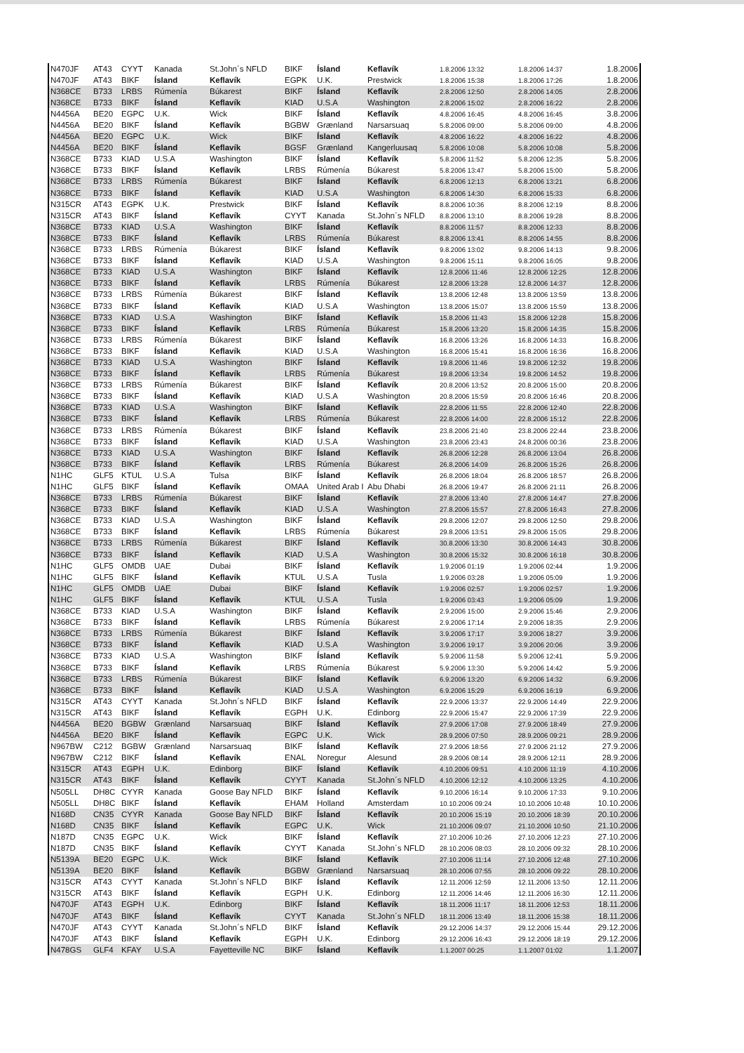| N470JF | AT43 | CYYT | Kanada | St.John´s NFLD | BIKF | Ísland | Keflavík | 1.8.2006 13:32 | 1.8.2006 14:37 | 1.8.2006 |
| N470JF | AT43 | BIKF | Ísland | Keflavík | EGPK | U.K. | Prestwick | 1.8.2006 15:38 | 1.8.2006 17:26 | 1.8.2006 |
| N368CE | B733 | LRBS | Rúmenía | Búkarest | BIKF | Ísland | Keflavík | 2.8.2006 12:50 | 2.8.2006 14:05 | 2.8.2006 |
| N368CE | B733 | BIKF | Ísland | Keflavík | KIAD | U.S.A | Washington | 2.8.2006 15:02 | 2.8.2006 16:22 | 2.8.2006 |
| N4456A | BE20 | EGPC | U.K. | Wick | BIKF | Ísland | Keflavík | 4.8.2006 16:45 | 4.8.2006 16:45 | 3.8.2006 |
| N4456A | BE20 | BIKF | Ísland | Keflavík | BGBW | Grænland | Narsarsuaq | 5.8.2006 09:00 | 5.8.2006 09:00 | 4.8.2006 |
| N4456A | BE20 | EGPC | U.K. | Wick | BIKF | Ísland | Keflavík | 4.8.2006 16:22 | 4.8.2006 16:22 | 4.8.2006 |
| N4456A | BE20 | BIKF | Ísland | Keflavík | BGSF | Grænland | Kangerluusaq | 5.8.2006 10:08 | 5.8.2006 10:08 | 5.8.2006 |
| N368CE | B733 | KIAD | U.S.A | Washington | BIKF | Ísland | Keflavík | 5.8.2006 11:52 | 5.8.2006 12:35 | 5.8.2006 |
| N368CE | B733 | BIKF | Ísland | Keflavík | LRBS | Rúmenía | Búkarest | 5.8.2006 13:47 | 5.8.2006 15:00 | 5.8.2006 |
| N368CE | B733 | LRBS | Rúmenía | Búkarest | BIKF | Ísland | Keflavík | 6.8.2006 12:13 | 6.8.2006 13:21 | 6.8.2006 |
| N368CE | B733 | BIKF | Ísland | Keflavík | KIAD | U.S.A | Washington | 6.8.2006 14:30 | 6.8.2006 15:33 | 6.8.2006 |
| N315CR | AT43 | EGPK | U.K. | Prestwick | BIKF | Ísland | Keflavík | 8.8.2006 10:36 | 8.8.2006 12:19 | 8.8.2006 |
| N315CR | AT43 | BIKF | Ísland | Keflavík | CYYT | Kanada | St.John´s NFLD | 8.8.2006 13:10 | 8.8.2006 19:28 | 8.8.2006 |
| N368CE | B733 | KIAD | U.S.A | Washington | BIKF | Ísland | Keflavík | 8.8.2006 11:57 | 8.8.2006 12:33 | 8.8.2006 |
| N368CE | B733 | BIKF | Ísland | Keflavík | LRBS | Rúmenía | Búkarest | 8.8.2006 13:41 | 8.8.2006 14:55 | 8.8.2006 |
| N368CE | B733 | LRBS | Rúmenía | Búkarest | BIKF | Ísland | Keflavík | 9.8.2006 13:02 | 9.8.2006 14:13 | 9.8.2006 |
| N368CE | B733 | BIKF | Ísland | Keflavík | KIAD | U.S.A | Washington | 9.8.2006 15:11 | 9.8.2006 16:05 | 9.8.2006 |
| N368CE | B733 | KIAD | U.S.A | Washington | BIKF | Ísland | Keflavík | 12.8.2006 11:46 | 12.8.2006 12:25 | 12.8.2006 |
| N368CE | B733 | BIKF | Ísland | Keflavík | LRBS | Rúmenía | Búkarest | 12.8.2006 13:28 | 12.8.2006 14:37 | 12.8.2006 |
| N368CE | B733 | LRBS | Rúmenía | Búkarest | BIKF | Ísland | Keflavík | 13.8.2006 12:48 | 13.8.2006 13:59 | 13.8.2006 |
| N368CE | B733 | BIKF | Ísland | Keflavík | KIAD | U.S.A | Washington | 13.8.2006 15:07 | 13.8.2006 15:59 | 13.8.2006 |
| N368CE | B733 | KIAD | U.S.A | Washington | BIKF | Ísland | Keflavík | 15.8.2006 11:43 | 15.8.2006 12:28 | 15.8.2006 |
| N368CE | B733 | BIKF | Ísland | Keflavík | LRBS | Rúmenía | Búkarest | 15.8.2006 13:20 | 15.8.2006 14:35 | 15.8.2006 |
| N368CE | B733 | LRBS | Rúmenía | Búkarest | BIKF | Ísland | Keflavík | 16.8.2006 13:26 | 16.8.2006 14:33 | 16.8.2006 |
| N368CE | B733 | BIKF | Ísland | Keflavík | KIAD | U.S.A | Washington | 16.8.2006 15:41 | 16.8.2006 16:36 | 16.8.2006 |
| N368CE | B733 | KIAD | U.S.A | Washington | BIKF | Ísland | Keflavík | 19.8.2006 11:46 | 19.8.2006 12:32 | 19.8.2006 |
| N368CE | B733 | BIKF | Ísland | Keflavík | LRBS | Rúmenía | Búkarest | 19.8.2006 13:34 | 19.8.2006 14:52 | 19.8.2006 |
| N368CE | B733 | LRBS | Rúmenía | Búkarest | BIKF | Ísland | Keflavík | 20.8.2006 13:52 | 20.8.2006 15:00 | 20.8.2006 |
| N368CE | B733 | BIKF | Ísland | Keflavík | KIAD | U.S.A | Washington | 20.8.2006 15:59 | 20.8.2006 16:46 | 20.8.2006 |
| N368CE | B733 | KIAD | U.S.A | Washington | BIKF | Ísland | Keflavík | 22.8.2006 11:55 | 22.8.2006 12:40 | 22.8.2006 |
| N368CE | B733 | BIKF | Ísland | Keflavík | LRBS | Rúmenía | Búkarest | 22.8.2006 14:00 | 22.8.2006 15:12 | 22.8.2006 |
| N368CE | B733 | LRBS | Rúmenía | Búkarest | BIKF | Ísland | Keflavík | 23.8.2006 21:40 | 23.8.2006 22:44 | 23.8.2006 |
| N368CE | B733 | BIKF | Ísland | Keflavík | KIAD | U.S.A | Washington | 23.8.2006 23:43 | 24.8.2006 00:36 | 23.8.2006 |
| N368CE | B733 | KIAD | U.S.A | Washington | BIKF | Ísland | Keflavík | 26.8.2006 12:28 | 26.8.2006 13:04 | 26.8.2006 |
| N368CE | B733 | BIKF | Ísland | Keflavík | LRBS | Rúmenía | Búkarest | 26.8.2006 14:09 | 26.8.2006 15:26 | 26.8.2006 |
| N1HC | GLF5 | KTUL | U.S.A | Tulsa | BIKF | Ísland | Keflavík | 26.8.2006 18:04 | 26.8.2006 18:57 | 26.8.2006 |
| N1HC | GLF5 | BIKF | Ísland | Keflavík | OMAA | United Arab I | Abu Dhabi | 26.8.2006 19:47 | 26.8.2006 21:11 | 26.8.2006 |
| N368CE | B733 | LRBS | Rúmenía | Búkarest | BIKF | Ísland | Keflavík | 27.8.2006 13:40 | 27.8.2006 14:47 | 27.8.2006 |
| N368CE | B733 | BIKF | Ísland | Keflavík | KIAD | U.S.A | Washington | 27.8.2006 15:57 | 27.8.2006 16:43 | 27.8.2006 |
| N368CE | B733 | KIAD | U.S.A | Washington | BIKF | Ísland | Keflavík | 29.8.2006 12:07 | 29.8.2006 12:50 | 29.8.2006 |
| N368CE | B733 | BIKF | Ísland | Keflavík | LRBS | Rúmenía | Búkarest | 29.8.2006 13:51 | 29.8.2006 15:05 | 29.8.2006 |
| N368CE | B733 | LRBS | Rúmenía | Búkarest | BIKF | Ísland | Keflavík | 30.8.2006 13:30 | 30.8.2006 14:43 | 30.8.2006 |
| N368CE | B733 | BIKF | Ísland | Keflavík | KIAD | U.S.A | Washington | 30.8.2006 15:32 | 30.8.2006 16:18 | 30.8.2006 |
| N1HC | GLF5 | OMDB | UAE | Dubai | BIKF | Ísland | Keflavík | 1.9.2006 01:19 | 1.9.2006 02:44 | 1.9.2006 |
| N1HC | GLF5 | BIKF | Ísland | Keflavík | KTUL | U.S.A | Tusla | 1.9.2006 03:28 | 1.9.2006 05:09 | 1.9.2006 |
| N1HC | GLF5 | OMDB | UAE | Dubai | BIKF | Ísland | Keflavík | 1.9.2006 02:57 | 1.9.2006 02:57 | 1.9.2006 |
| N1HC | GLF5 | BIKF | Ísland | Keflavík | KTUL | U.S.A | Tusla | 1.9.2006 03:43 | 1.9.2006 05:09 | 1.9.2006 |
| N368CE | B733 | KIAD | U.S.A | Washington | BIKF | Ísland | Keflavík | 2.9.2006 15:00 | 2.9.2006 15:46 | 2.9.2006 |
| N368CE | B733 | BIKF | Ísland | Keflavík | LRBS | Rúmenía | Búkarest | 2.9.2006 17:14 | 2.9.2006 18:35 | 2.9.2006 |
| N368CE | B733 | LRBS | Rúmenía | Búkarest | BIKF | Ísland | Keflavík | 3.9.2006 17:17 | 3.9.2006 18:27 | 3.9.2006 |
| N368CE | B733 | BIKF | Ísland | Keflavík | KIAD | U.S.A | Washington | 3.9.2006 19:17 | 3.9.2006 20:06 | 3.9.2006 |
| N368CE | B733 | KIAD | U.S.A | Washington | BIKF | Ísland | Keflavík | 5.9.2006 11:58 | 5.9.2006 12:41 | 5.9.2006 |
| N368CE | B733 | BIKF | Ísland | Keflavík | LRBS | Rúmenía | Búkarest | 5.9.2006 13:30 | 5.9.2006 14:42 | 5.9.2006 |
| N368CE | B733 | LRBS | Rúmenía | Búkarest | BIKF | Ísland | Keflavík | 6.9.2006 13:20 | 6.9.2006 14:32 | 6.9.2006 |
| N368CE | B733 | BIKF | Ísland | Keflavík | KIAD | U.S.A | Washington | 6.9.2006 15:29 | 6.9.2006 16:19 | 6.9.2006 |
| N315CR | AT43 | CYYT | Kanada | St.John´s NFLD | BIKF | Ísland | Keflavík | 22.9.2006 13:37 | 22.9.2006 14:49 | 22.9.2006 |
| N315CR | AT43 | BIKF | Ísland | Keflavík | EGPH | U.K. | Edinborg | 22.9.2006 15:47 | 22.9.2006 17:39 | 22.9.2006 |
| N4456A | BE20 | BGBW | Grænland | Narsarsuaq | BIKF | Ísland | Keflavík | 27.9.2006 17:08 | 27.9.2006 18:49 | 27.9.2006 |
| N4456A | BE20 | BIKF | Ísland | Keflavík | EGPC | U.K. | Wick | 28.9.2006 07:50 | 28.9.2006 09:21 | 28.9.2006 |
| N967BW | C212 | BGBW | Grænland | Narsarsuaq | BIKF | Ísland | Keflavík | 27.9.2006 18:56 | 27.9.2006 21:12 | 27.9.2006 |
| N967BW | C212 | BIKF | Ísland | Keflavík | ENAL | Noregur | Alesund | 28.9.2006 08:14 | 28.9.2006 12:11 | 28.9.2006 |
| N315CR | AT43 | EGPH | U.K. | Edinborg | BIKF | Ísland | Keflavík | 4.10.2006 09:51 | 4.10.2006 11:19 | 4.10.2006 |
| N315CR | AT43 | BIKF | Ísland | Keflavík | CYYT | Kanada | St.John´s NFLD | 4.10.2006 12:12 | 4.10.2006 13:25 | 4.10.2006 |
| N505LL | DH8C | CYYR | Kanada | Goose Bay NFLD | BIKF | Ísland | Keflavík | 9.10.2006 16:14 | 9.10.2006 17:33 | 9.10.2006 |
| N505LL | DH8C | BIKF | Ísland | Keflavík | EHAM | Holland | Amsterdam | 10.10.2006 09:24 | 10.10.2006 10:48 | 10.10.2006 |
| N168D | CN35 | CYYR | Kanada | Goose Bay NFLD | BIKF | Ísland | Keflavík | 20.10.2006 15:19 | 20.10.2006 18:39 | 20.10.2006 |
| N168D | CN35 | BIKF | Ísland | Keflavík | EGPC | U.K. | Wick | 21.10.2006 09:07 | 21.10.2006 10:50 | 21.10.2006 |
| N187D | CN35 | EGPC | U.K. | Wick | BIKF | Ísland | Keflavík | 27.10.2006 10:26 | 27.10.2006 12:23 | 27.10.2006 |
| N187D | CN35 | BIKF | Ísland | Keflavík | CYYT | Kanada | St.John´s NFLD | 28.10.2006 08:03 | 28.10.2006 09:32 | 28.10.2006 |
| N5139A | BE20 | EGPC | U.K. | Wick | BIKF | Ísland | Keflavík | 27.10.2006 11:14 | 27.10.2006 12:48 | 27.10.2006 |
| N5139A | BE20 | BIKF | Ísland | Keflavík | BGBW | Grænland | Narsarsuaq | 28.10.2006 07:55 | 28.10.2006 09:22 | 28.10.2006 |
| N315CR | AT43 | CYYT | Kanada | St.John´s NFLD | BIKF | Ísland | Keflavík | 12.11.2006 12:59 | 12.11.2006 13:50 | 12.11.2006 |
| N315CR | AT43 | BIKF | Ísland | Keflavík | EGPH | U.K. | Edinborg | 12.11.2006 14:46 | 12.11.2006 16:30 | 12.11.2006 |
| N470JF | AT43 | EGPH | U.K. | Edinborg | BIKF | Ísland | Keflavík | 18.11.2006 11:17 | 18.11.2006 12:53 | 18.11.2006 |
| N470JF | AT43 | BIKF | Ísland | Keflavík | CYYT | Kanada | St.John´s NFLD | 18.11.2006 13:49 | 18.11.2006 15:38 | 18.11.2006 |
| N470JF | AT43 | CYYT | Kanada | St.John´s NFLD | BIKF | Ísland | Keflavík | 29.12.2006 14:37 | 29.12.2006 15:44 | 29.12.2006 |
| N470JF | AT43 | BIKF | Ísland | Keflavík | EGPH | U.K. | Edinborg | 29.12.2006 16:43 | 29.12.2006 18:19 | 29.12.2006 |
| N478GS | GLF4 | KFAY | U.S.A | Fayetteville NC | BIKF | Ísland | Keflavík | 1.1.2007 00:25 | 1.1.2007 01:02 | 1.1.2007 |